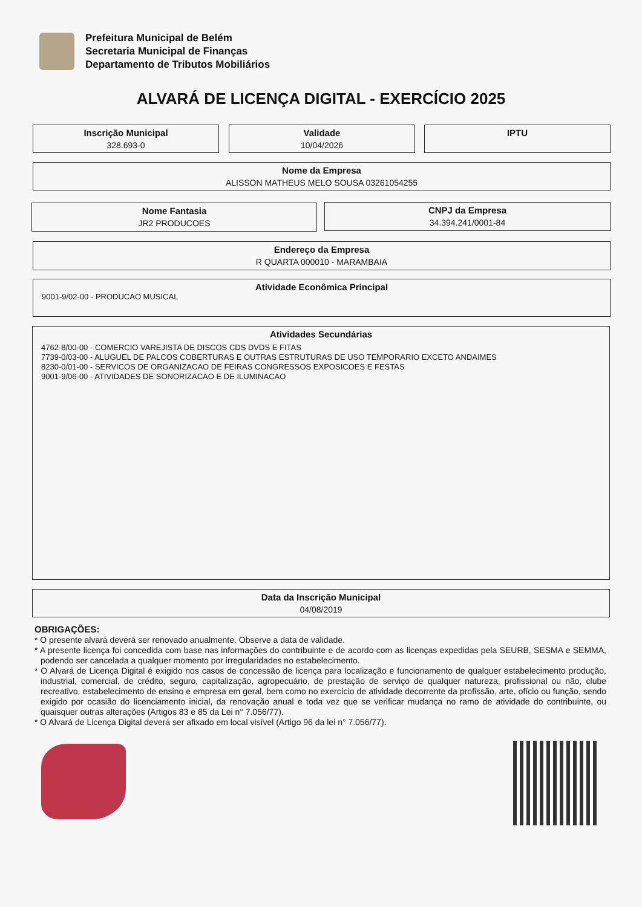Prefeitura Municipal de Belém
Secretaria Municipal de Finanças
Departamento de Tributos Mobiliários
ALVARÁ DE LICENÇA DIGITAL - EXERCÍCIO 2025
Inscrição Municipal
328.693-0
Validade
10/04/2026
IPTU
Nome da Empresa
ALISSON MATHEUS MELO SOUSA 03261054255
Nome Fantasia
JR2 PRODUCOES
CNPJ da Empresa
34.394.241/0001-84
Endereço da Empresa
R QUARTA 000010 - MARAMBAIA
Atividade Econômica Principal
9001-9/02-00 - PRODUCAO MUSICAL
Atividades Secundárias
4762-8/00-00 - COMERCIO VAREJISTA DE DISCOS CDS DVDS E FITAS
7739-0/03-00 - ALUGUEL DE PALCOS COBERTURAS E OUTRAS ESTRUTURAS DE USO TEMPORARIO EXCETO ANDAIMES
8230-0/01-00 - SERVICOS DE ORGANIZACAO DE FEIRAS CONGRESSOS EXPOSICOES E FESTAS
9001-9/06-00 - ATIVIDADES DE SONORIZACAO E DE ILUMINACAO
Data da Inscrição Municipal
04/08/2019
OBRIGAÇÕES:
* O presente alvará deverá ser renovado anualmente. Observe a data de validade.
* A presente licença foi concedida com base nas informações do contribuinte e de acordo com as licenças expedidas pela SEURB, SESMA e SEMMA, podendo ser cancelada a qualquer momento por irregularidades no estabelecimento.
* O Alvará de Licença Digital é exigido nos casos de concessão de licença para localização e funcionamento de qualquer estabelecimento produção, industrial, comercial, de crédito, seguro, capitalização, agropecuário, de prestação de serviço de qualquer natureza, profissional ou não, clube recreativo, estabelecimento de ensino e empresa em geral, bem como no exercício de atividade decorrente da profissão, arte, ofício ou função, sendo exigido por ocasião do licenciamento inicial, da renovação anual e toda vez que se verificar mudança no ramo de atividade do contribuinte, ou quaisquer outras alterações (Artigos 83 e 85 da Lei n° 7.056/77).
* O Alvará de Licença Digital deverá ser afixado em local visível (Artigo 96 da lei n° 7.056/77).